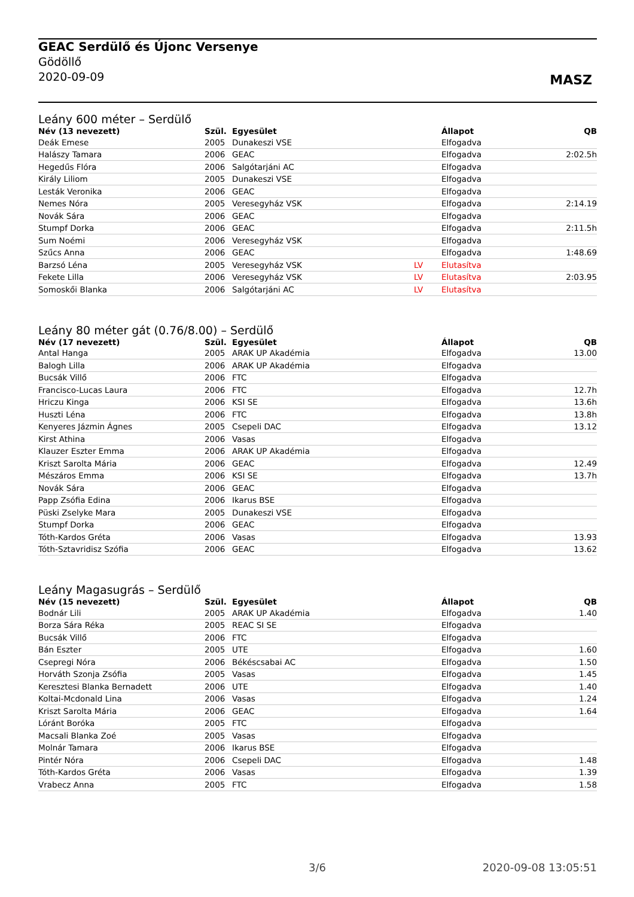GEAC Serdülő és Újonc Versenye
Gödöllő
2020-09-09
MASZ
Leány 600 méter – Serdülő
| Név (13 nevezett) | Szül. | Egyesület | | Állapot | QB |
| --- | --- | --- | --- | --- | --- |
| Deák Emese | 2005 | Dunakeszi VSE | | Elfogadva | |
| Halászy Tamara | 2006 | GEAC | | Elfogadva | 2:02.5h |
| Hegedűs Flóra | 2006 | Salgótarjáni AC | | Elfogadva | |
| Király Liliom | 2005 | Dunakeszi VSE | | Elfogadva | |
| Lesták Veronika | 2006 | GEAC | | Elfogadva | |
| Nemes Nóra | 2005 | Veresegyház VSK | | Elfogadva | 2:14.19 |
| Novák Sára | 2006 | GEAC | | Elfogadva | |
| Stumpf Dorka | 2006 | GEAC | | Elfogadva | 2:11.5h |
| Sum Noémi | 2006 | Veresegyház VSK | | Elfogadva | |
| Szűcs Anna | 2006 | GEAC | | Elfogadva | 1:48.69 |
| Barzsó Léna | 2005 | Veresegyház VSK | LV | Elutasítva | |
| Fekete Lilla | 2006 | Veresegyház VSK | LV | Elutasítva | 2:03.95 |
| Somoskői Blanka | 2006 | Salgótarjáni AC | LV | Elutasítva | |
Leány 80 méter gát (0.76/8.00) – Serdülő
| Név (17 nevezett) | Szül. | Egyesület | | Állapot | QB |
| --- | --- | --- | --- | --- | --- |
| Antal Hanga | 2005 | ARAK UP Akadémia | | Elfogadva | 13.00 |
| Balogh Lilla | 2006 | ARAK UP Akadémia | | Elfogadva | |
| Bucsák Villő | 2006 | FTC | | Elfogadva | |
| Francisco-Lucas Laura | 2006 | FTC | | Elfogadva | 12.7h |
| Hriczu Kinga | 2006 | KSI SE | | Elfogadva | 13.6h |
| Huszti Léna | 2006 | FTC | | Elfogadva | 13.8h |
| Kenyeres Jázmin Ágnes | 2005 | Csepeli DAC | | Elfogadva | 13.12 |
| Kirst Athina | 2006 | Vasas | | Elfogadva | |
| Klauzer Eszter Emma | 2006 | ARAK UP Akadémia | | Elfogadva | |
| Kriszt Sarolta Mária | 2006 | GEAC | | Elfogadva | 12.49 |
| Mészáros Emma | 2006 | KSI SE | | Elfogadva | 13.7h |
| Novák Sára | 2006 | GEAC | | Elfogadva | |
| Papp Zsófia Edina | 2006 | Ikarus BSE | | Elfogadva | |
| Püski Zselyke Mara | 2005 | Dunakeszi VSE | | Elfogadva | |
| Stumpf Dorka | 2006 | GEAC | | Elfogadva | |
| Tóth-Kardos Gréta | 2006 | Vasas | | Elfogadva | 13.93 |
| Tóth-Sztavridisz Szófia | 2006 | GEAC | | Elfogadva | 13.62 |
Leány Magasugrás – Serdülő
| Név (15 nevezett) | Szül. | Egyesület | | Állapot | QB |
| --- | --- | --- | --- | --- | --- |
| Bodnár Lili | 2005 | ARAK UP Akadémia | | Elfogadva | 1.40 |
| Borza Sára Réka | 2005 | REAC SI SE | | Elfogadva | |
| Bucsák Villő | 2006 | FTC | | Elfogadva | |
| Bán Eszter | 2005 | UTE | | Elfogadva | 1.60 |
| Csepregi Nóra | 2006 | Békéscsabai AC | | Elfogadva | 1.50 |
| Horváth Szonja Zsófia | 2005 | Vasas | | Elfogadva | 1.45 |
| Keresztesi Blanka Bernadett | 2006 | UTE | | Elfogadva | 1.40 |
| Koltai-Mcdonald Lina | 2006 | Vasas | | Elfogadva | 1.24 |
| Kriszt Sarolta Mária | 2006 | GEAC | | Elfogadva | 1.64 |
| Lóránt Boróka | 2005 | FTC | | Elfogadva | |
| Macsali Blanka Zoé | 2005 | Vasas | | Elfogadva | |
| Molnár Tamara | 2006 | Ikarus BSE | | Elfogadva | |
| Pintér Nóra | 2006 | Csepeli DAC | | Elfogadva | 1.48 |
| Tóth-Kardos Gréta | 2006 | Vasas | | Elfogadva | 1.39 |
| Vrabecz Anna | 2005 | FTC | | Elfogadva | 1.58 |
3/6 2020-09-08 13:05:51